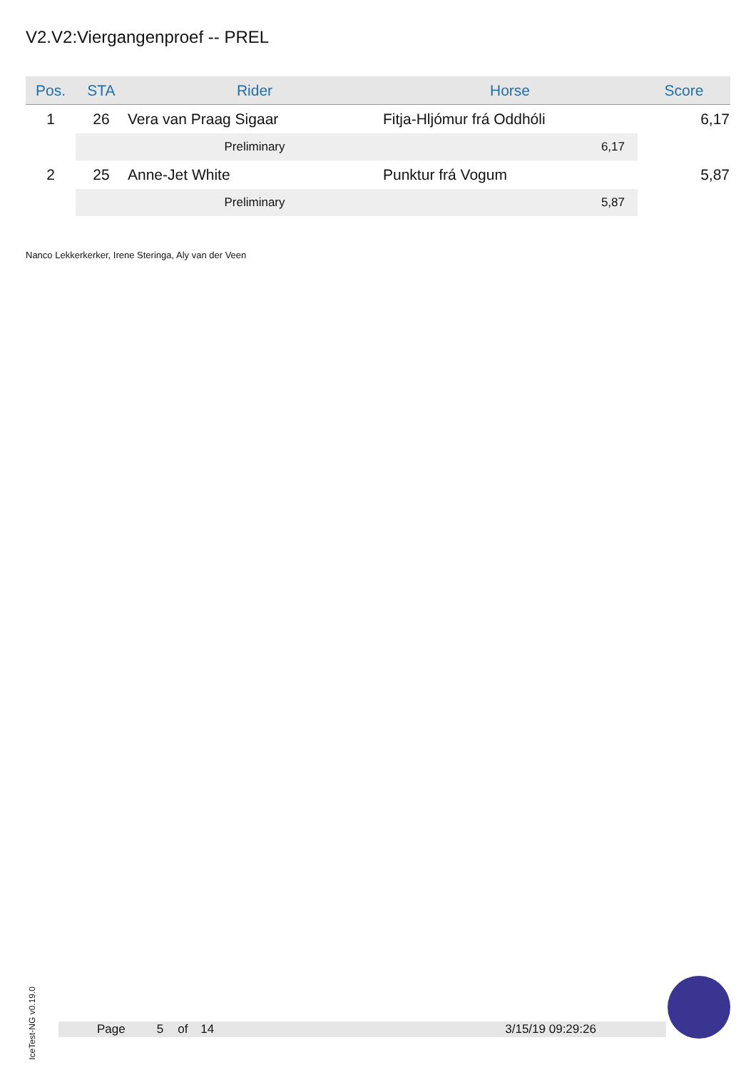V2.V2:Viergangenproef -- PREL
| Pos. | STA | Rider | Horse | Score |
| --- | --- | --- | --- | --- |
| 1 | 26 | Vera van Praag Sigaar | Fitja-Hljómur frá Oddhóli | 6,17 |
| | | Preliminary | 6,17 | |
| 2 | 25 | Anne-Jet White | Punktur frá Vogum | 5,87 |
| | | Preliminary | 5,87 | |
Nanco Lekkerkerker, Irene Steringa, Aly van der Veen
IceTest-NG v0.19.0
Page 5 of 14 3/15/19 09:29:26